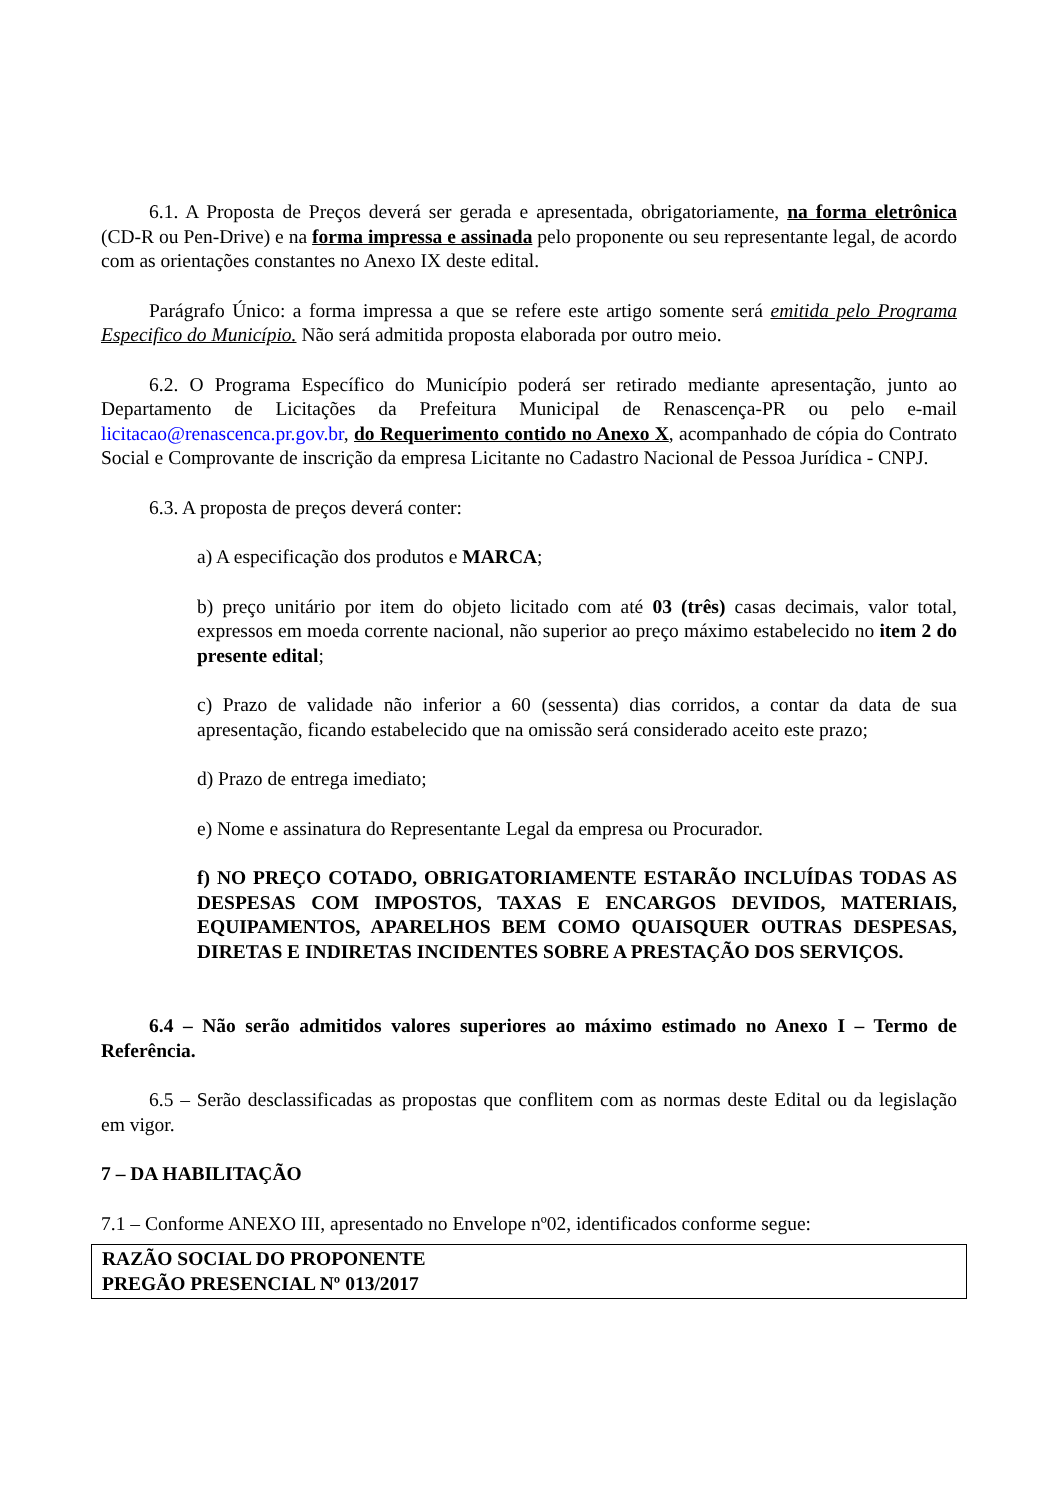6.1. A Proposta de Preços deverá ser gerada e apresentada, obrigatoriamente, na forma eletrônica (CD-R ou Pen-Drive) e na forma impressa e assinada pelo proponente ou seu representante legal, de acordo com as orientações constantes no Anexo IX deste edital.
Parágrafo Único: a forma impressa a que se refere este artigo somente será emitida pelo Programa Especifico do Município. Não será admitida proposta elaborada por outro meio.
6.2. O Programa Específico do Município poderá ser retirado mediante apresentação, junto ao Departamento de Licitações da Prefeitura Municipal de Renascença-PR ou pelo e-mail licitacao@renascenca.pr.gov.br, do Requerimento contido no Anexo X, acompanhado de cópia do Contrato Social e Comprovante de inscrição da empresa Licitante no Cadastro Nacional de Pessoa Jurídica - CNPJ.
6.3. A proposta de preços deverá conter:
a) A especificação dos produtos e MARCA;
b) preço unitário por item do objeto licitado com até 03 (três) casas decimais, valor total, expressos em moeda corrente nacional, não superior ao preço máximo estabelecido no item 2 do presente edital;
c) Prazo de validade não inferior a 60 (sessenta) dias corridos, a contar da data de sua apresentação, ficando estabelecido que na omissão será considerado aceito este prazo;
d) Prazo de entrega imediato;
e) Nome e assinatura do Representante Legal da empresa ou Procurador.
f) NO PREÇO COTADO, OBRIGATORIAMENTE ESTARÃO INCLUÍDAS TODAS AS DESPESAS COM IMPOSTOS, TAXAS E ENCARGOS DEVIDOS, MATERIAIS, EQUIPAMENTOS, APARELHOS BEM COMO QUAISQUER OUTRAS DESPESAS, DIRETAS E INDIRETAS INCIDENTES SOBRE A PRESTAÇÃO DOS SERVIÇOS.
6.4 – Não serão admitidos valores superiores ao máximo estimado no Anexo I – Termo de Referência.
6.5 – Serão desclassificadas as propostas que conflitem com as normas deste Edital ou da legislação em vigor.
7 – DA HABILITAÇÃO
7.1 – Conforme ANEXO III, apresentado no Envelope nº02, identificados conforme segue:
RAZÃO SOCIAL DO PROPONENTE
PREGÃO PRESENCIAL Nº 013/2017